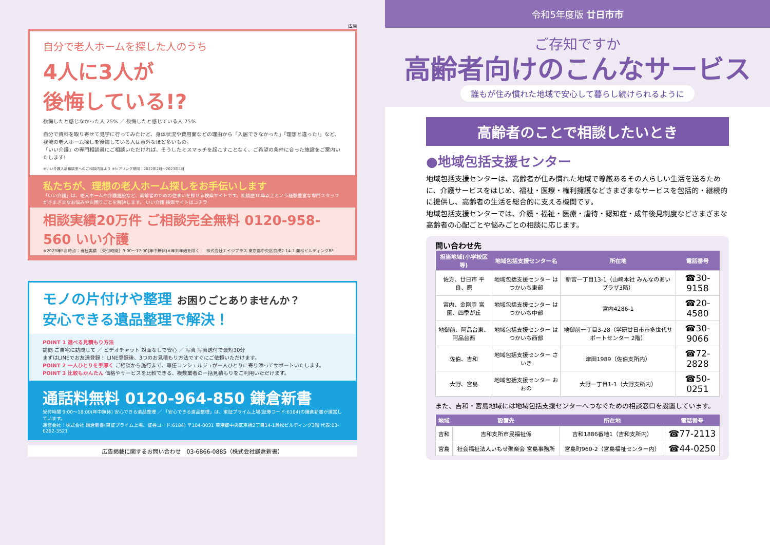広告
自分で老人ホームを探した人のうち
4人に3人が
後悔している!?
後悔したと感じなかった人 25% ／ 後悔したと感じている人 75%
自分で資料を取り寄せて見学に行ってみたけど、身体状況や費用面などの理由から「入居できなかった」「理想と違った!」など、我流の老人ホーム探しを後悔している人は意外なほど多いもの。
「いい介護」の専門相談員にご相談いただければ、そうしたミスマッチを起こすことなく、ご希望の条件に合った施設をご案内いたします!
※いい介護入居相談室へのご相談内容より ※ヒアリング期間：2022年2月～2023年1月
私たちが、理想の老人ホーム探しをお手伝いします
「いい介護」は、老人ホームや介護施設など、高齢者のための住まいを探せる検索サイトです。相談歴10年以上という経験豊富な専門スタッフがさまざまなお悩みやお困りごとを解決します。 いい介護 検索サイトはコチラ
相談実績20万件 ご相談完全無料 0120-958-560 いい介護
※2023年5月時点：当社実績 ［受付時間］9:00～17:00(年中無休)※年末年始を除く ｜ 株式会社エイジプラス 東京都中央区京橋2-14-1 兼松ビルディング8F
モノの片付けや整理 お困りごとありませんか？
安心できる遺品整理で解決！
POINT 1 選べる見積もり方法
訪問 ご自宅に訪問して ／ ビデオチャット 対面なしで安心 ／ 写真 写真送付で最短30分
まずはLINEでお友達登録！ LINE登録後、3つのお見積もり方法ですぐにご依頼いただけます。
POINT 2 一人ひとりを手厚く ご相談から施行まで、専任コンシェルジュが一人ひとりに寄り添ってサポートいたします。
POINT 3 比較もかんたん 価格やサービスを比較できる、複数業者の一括見積もりをご利用いただけます。
通話料無料 0120-964-850 鎌倉新書
受付時間 9:00～18:00(年中無休) 安心できる遺品整理 ／ 「安心できる遺品整理」は、東証プライム上場(証券コード:6184)の鎌倉新書が運営しています。
運営会社：株式会社 鎌倉新書(東証プライム上場、証券コード:6184) 〒104-0031 東京都中央区京橋2丁目14-1兼松ビルディング3階 代表:03-6262-3521
広告掲載に関するお問い合わせ　03-6866-0885（株式会社鎌倉新書）
令和5年度版 廿日市市
ご存知ですか
高齢者向けのこんなサービス
誰もが住み慣れた地域で安心して暮らし続けられるように
高齢者のことで相談したいとき
●地域包括支援センター
地域包括支援センターは、高齢者が住み慣れた地域で尊厳あるその人らしい生活を送るために、介護サービスをはじめ、福祉・医療・権利擁護などさまざまなサービスを包括的・継続的に提供し、高齢者の生活を総合的に支える機関です。
地域包括支援センターでは、介護・福祉・医療・虐待・認知症・成年後見制度などさまざまな高齢者の心配ごとや悩みごとの相談に応じます。
問い合わせ先
| 担当地域(小学校区等) | 地域包括支援センター名 | 所在地 | 電話番号 |
| --- | --- | --- | --- |
| 佐方、廿日市 平良、原 | 地域包括支援センター はつかいち東部 | 新宮一丁目13-1（山崎本社 みんなのあいプラザ3階） | ☎30-9158 |
| 宮内、金剛寺 宮園、四季が丘 | 地域包括支援センター はつかいち中部 | 宮内4286-1 | ☎20-4580 |
| 地御前、阿品台東、阿品台西 | 地域包括支援センター はつかいち西部 | 地御前一丁目3-28（学研廿日市市多世代サポートセンター 2階） | ☎30-9066 |
| 佐伯、吉和 | 地域包括支援センター さいき | 津田1989（佐伯支所内） | ☎72-2828 |
| 大野、宮島 | 地域包括支援センター おおの | 大野一丁目1-1（大野支所内） | ☎50-0251 |
また、吉和・宮島地域には地域包括支援センターへつなぐための相談窓口を設置しています。
| 地域 | 設置先 | 所在地 | 電話番号 |
| --- | --- | --- | --- |
| 吉和 | 吉和支所市民福祉係 | 吉和1886番地1（吉和支所内） | ☎77-2113 |
| 宮島 | 社会福祉法人いもせ聚楽会 宮島事務所 | 宮島町960-2（宮島福祉センター内） | ☎44-0250 |